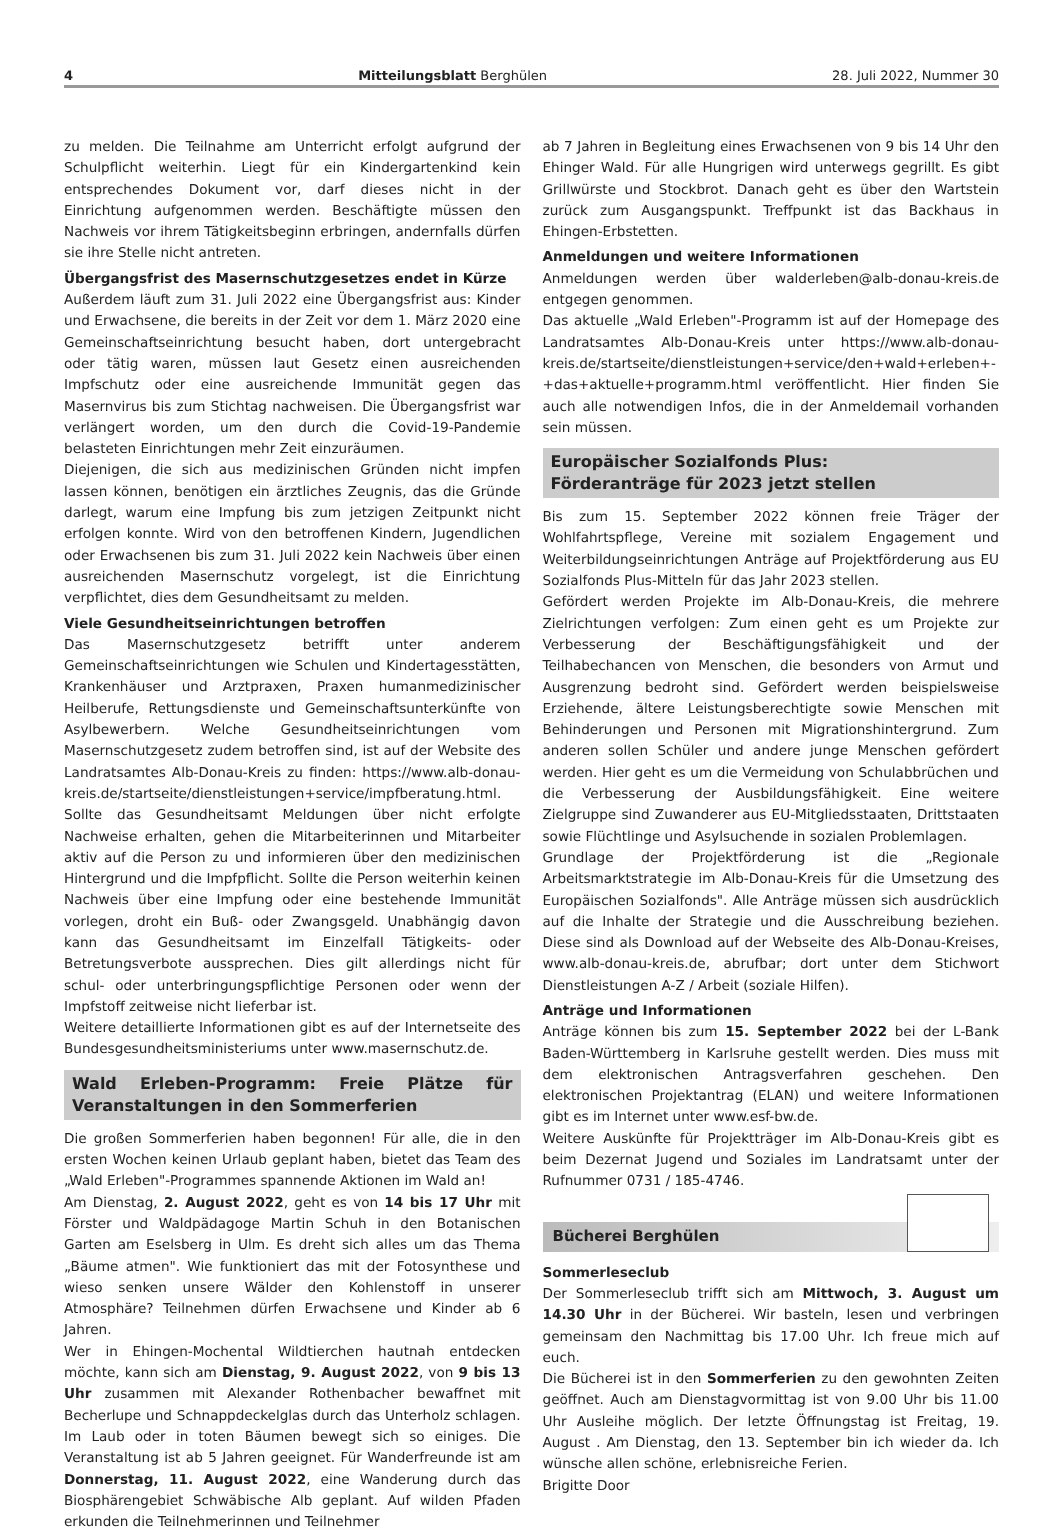4 Mitteilungsblatt Berghülen 28. Juli 2022, Nummer 30
zu melden. Die Teilnahme am Unterricht erfolgt aufgrund der Schulpflicht weiterhin. Liegt für ein Kindergartenkind kein entsprechendes Dokument vor, darf dieses nicht in der Einrichtung aufgenommen werden. Beschäftigte müssen den Nachweis vor ihrem Tätigkeitsbeginn erbringen, andernfalls dürfen sie ihre Stelle nicht antreten.
Übergangsfrist des Masernschutzgesetzes endet in Kürze
Außerdem läuft zum 31. Juli 2022 eine Übergangsfrist aus: Kinder und Erwachsene, die bereits in der Zeit vor dem 1. März 2020 eine Gemeinschaftseinrichtung besucht haben, dort untergebracht oder tätig waren, müssen laut Gesetz einen ausreichenden Impfschutz oder eine ausreichende Immunität gegen das Masernvirus bis zum Stichtag nachweisen. Die Übergangsfrist war verlängert worden, um den durch die Covid-19-Pandemie belasteten Einrichtungen mehr Zeit einzuräumen.
Diejenigen, die sich aus medizinischen Gründen nicht impfen lassen können, benötigen ein ärztliches Zeugnis, das die Gründe darlegt, warum eine Impfung bis zum jetzigen Zeitpunkt nicht erfolgen konnte. Wird von den betroffenen Kindern, Jugendlichen oder Erwachsenen bis zum 31. Juli 2022 kein Nachweis über einen ausreichenden Masernschutz vorgelegt, ist die Einrichtung verpflichtet, dies dem Gesundheitsamt zu melden.
Viele Gesundheitseinrichtungen betroffen
Das Masernschutzgesetz betrifft unter anderem Gemeinschaftseinrichtungen wie Schulen und Kindertagesstätten, Krankenhäuser und Arztpraxen, Praxen humanmedizinischer Heilberufe, Rettungsdienste und Gemeinschaftsunterkünfte von Asylbewerbern. Welche Gesundheitseinrichtungen vom Masernschutzgesetz zudem betroffen sind, ist auf der Website des Landratsamtes Alb-Donau-Kreis zu finden: https://www.alb-donau-kreis.de/startseite/dienstleistungen+service/impfberatung.html.
Sollte das Gesundheitsamt Meldungen über nicht erfolgte Nachweise erhalten, gehen die Mitarbeiterinnen und Mitarbeiter aktiv auf die Person zu und informieren über den medizinischen Hintergrund und die Impfpflicht. Sollte die Person weiterhin keinen Nachweis über eine Impfung oder eine bestehende Immunität vorlegen, droht ein Buß- oder Zwangsgeld. Unabhängig davon kann das Gesundheitsamt im Einzelfall Tätigkeits- oder Betretungsverbote aussprechen. Dies gilt allerdings nicht für schul- oder unterbringungspflichtige Personen oder wenn der Impfstoff zeitweise nicht lieferbar ist.
Weitere detaillierte Informationen gibt es auf der Internetseite des Bundesgesundheitsministeriums unter www.masernschutz.de.
Wald Erleben-Programm: Freie Plätze für Veranstaltungen in den Sommerferien
Die großen Sommerferien haben begonnen! Für alle, die in den ersten Wochen keinen Urlaub geplant haben, bietet das Team des „Wald Erleben"-Programmes spannende Aktionen im Wald an!
Am Dienstag, 2. August 2022, geht es von 14 bis 17 Uhr mit Förster und Waldpädagoge Martin Schuh in den Botanischen Garten am Eselsberg in Ulm. Es dreht sich alles um das Thema „Bäume atmen". Wie funktioniert das mit der Fotosynthese und wieso senken unsere Wälder den Kohlenstoff in unserer Atmosphäre? Teilnehmen dürfen Erwachsene und Kinder ab 6 Jahren.
Wer in Ehingen-Mochental Wildtierchen hautnah entdecken möchte, kann sich am Dienstag, 9. August 2022, von 9 bis 13 Uhr zusammen mit Alexander Rothenbacher bewaffnet mit Becherlupe und Schnappdeckelglas durch das Unterholz schlagen. Im Laub oder in toten Bäumen bewegt sich so einiges. Die Veranstaltung ist ab 5 Jahren geeignet. Für Wanderfreunde ist am Donnerstag, 11. August 2022, eine Wanderung durch das Biosphärengebiet Schwäbische Alb geplant. Auf wilden Pfaden erkunden die Teilnehmerinnen und Teilnehmer
ab 7 Jahren in Begleitung eines Erwachsenen von 9 bis 14 Uhr den Ehinger Wald. Für alle Hungrigen wird unterwegs gegrillt. Es gibt Grillwürste und Stockbrot. Danach geht es über den Wartstein zurück zum Ausgangspunkt. Treffpunkt ist das Backhaus in Ehingen-Erbstetten.
Anmeldungen und weitere Informationen
Anmeldungen werden über walderleben@alb-donau-kreis.de entgegen genommen.
Das aktuelle „Wald Erleben"-Programm ist auf der Homepage des Landratsamtes Alb-Donau-Kreis unter https://www.alb-donau-kreis.de/startseite/dienstleistungen+service/den+wald+erleben+-+das+aktuelle+programm.html veröffentlicht. Hier finden Sie auch alle notwendigen Infos, die in der Anmeldemail vorhanden sein müssen.
Europäischer Sozialfonds Plus:
Förderanträge für 2023 jetzt stellen
Bis zum 15. September 2022 können freie Träger der Wohlfahrtspflege, Vereine mit sozialem Engagement und Weiterbildungseinrichtungen Anträge auf Projektförderung aus EU Sozialfonds Plus-Mitteln für das Jahr 2023 stellen.
Gefördert werden Projekte im Alb-Donau-Kreis, die mehrere Zielrichtungen verfolgen: Zum einen geht es um Projekte zur Verbesserung der Beschäftigungsfähigkeit und der Teilhabechancen von Menschen, die besonders von Armut und Ausgrenzung bedroht sind. Gefördert werden beispielsweise Erziehende, ältere Leistungsberechtigte sowie Menschen mit Behinderungen und Personen mit Migrationshintergrund. Zum anderen sollen Schüler und andere junge Menschen gefördert werden. Hier geht es um die Vermeidung von Schulabbrüchen und die Verbesserung der Ausbildungsfähigkeit. Eine weitere Zielgruppe sind Zuwanderer aus EU-Mitgliedsstaaten, Drittstaaten sowie Flüchtlinge und Asylsuchende in sozialen Problemlagen.
Grundlage der Projektförderung ist die „Regionale Arbeitsmarktstrategie im Alb-Donau-Kreis für die Umsetzung des Europäischen Sozialfonds". Alle Anträge müssen sich ausdrücklich auf die Inhalte der Strategie und die Ausschreibung beziehen. Diese sind als Download auf der Webseite des Alb-Donau-Kreises, www.alb-donau-kreis.de, abrufbar; dort unter dem Stichwort Dienstleistungen A-Z / Arbeit (soziale Hilfen).
Anträge und Informationen
Anträge können bis zum 15. September 2022 bei der L-Bank Baden-Württemberg in Karlsruhe gestellt werden. Dies muss mit dem elektronischen Antragsverfahren geschehen. Den elektronischen Projektantrag (ELAN) und weitere Informationen gibt es im Internet unter www.esf-bw.de.
Weitere Auskünfte für Projektträger im Alb-Donau-Kreis gibt es beim Dezernat Jugend und Soziales im Landratsamt unter der Rufnummer 0731 / 185-4746.
Bücherei Berghülen
Sommerleseclub
Der Sommerleseclub trifft sich am Mittwoch, 3. August um 14.30 Uhr in der Bücherei. Wir basteln, lesen und verbringen gemeinsam den Nachmittag bis 17.00 Uhr. Ich freue mich auf euch.
Die Bücherei ist in den Sommerferien zu den gewohnten Zeiten geöffnet. Auch am Dienstagvormittag ist von 9.00 Uhr bis 11.00 Uhr Ausleihe möglich. Der letzte Öffnungstag ist Freitag, 19. August . Am Dienstag, den 13. September bin ich wieder da. Ich wünsche allen schöne, erlebnisreiche Ferien.
Brigitte Door